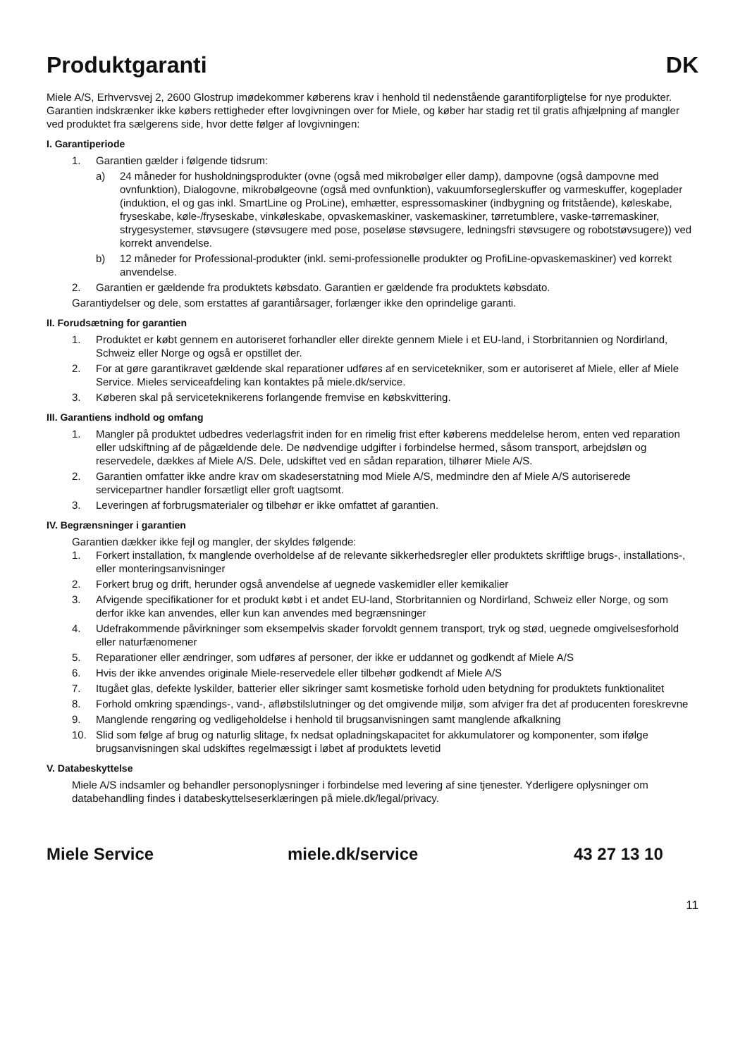Produktgaranti DK
Miele A/S, Erhvervsvej 2, 2600 Glostrup imødekommer køberens krav i henhold til nedenstående garantiforpligtelse for nye produkter. Garantien indskrænker ikke købers rettigheder efter lovgivningen over for Miele, og køber har stadig ret til gratis afhjælpning af mangler ved produktet fra sælgerens side, hvor dette følger af lovgivningen:
I. Garantiperiode
1. Garantien gælder i følgende tidsrum:
a) 24 måneder for husholdningsprodukter (ovne (også med mikrobølger eller damp), dampovne (også dampovne med ovnfunktion), Dialogovne, mikrobølgeovne (også med ovnfunktion), vakuumforseglerskuffer og varmeskuffer, kogeplader (induktion, el og gas inkl. SmartLine og ProLine), emhætter, espressomaskiner (indbygning og fritstående), køleskabe, fryseskabe, køle-/fryseskabe, vinkøleskabe, opvaskemaskiner, vaskemaskiner, tørretumblere, vaske-tørremaskiner, strygesystemer, støvsugere (støvsugere med pose, poseløse støvsugere, ledningsfri støvsugere og robotstøvsugere)) ved korrekt anvendelse.
b) 12 måneder for Professional-produkter (inkl. semi-professionelle produkter og ProfiLine-opvaskemaskiner) ved korrekt anvendelse.
2. Garantien er gældende fra produktets købsdato. Garantien er gældende fra produktets købsdato.
Garantiydelser og dele, som erstattes af garantiårsager, forlænger ikke den oprindelige garanti.
II. Forudsætning for garantien
1. Produktet er købt gennem en autoriseret forhandler eller direkte gennem Miele i et EU-land, i Storbritannien og Nordirland, Schweiz eller Norge og også er opstillet der.
2. For at gøre garantikravet gældende skal reparationer udføres af en servicetekniker, som er autoriseret af Miele, eller af Miele Service. Mieles serviceafdeling kan kontaktes på miele.dk/service.
3. Køberen skal på serviceteknikerens forlangende fremvise en købskvittering.
III. Garantiens indhold og omfang
1. Mangler på produktet udbedres vederlagsfrit inden for en rimelig frist efter køberens meddelelse herom, enten ved reparation eller udskiftning af de pågældende dele. De nødvendige udgifter i forbindelse hermed, såsom transport, arbejdsløn og reservedele, dækkes af Miele A/S. Dele, udskiftet ved en sådan reparation, tilhører Miele A/S.
2. Garantien omfatter ikke andre krav om skadeserstatning mod Miele A/S, medmindre den af Miele A/S autoriserede servicepartner handler forsætligt eller groft uagtsomt.
3. Leveringen af forbrugsmaterialer og tilbehør er ikke omfattet af garantien.
IV. Begrænsninger i garantien
Garantien dækker ikke fejl og mangler, der skyldes følgende:
1. Forkert installation, fx manglende overholdelse af de relevante sikkerhedsregler eller produktets skriftlige brugs-, installations-, eller monteringsanvisninger
2. Forkert brug og drift, herunder også anvendelse af uegnede vaskemidler eller kemikalier
3. Afvigende specifikationer for et produkt købt i et andet EU-land, Storbritannien og Nordirland, Schweiz eller Norge, og som derfor ikke kan anvendes, eller kun kan anvendes med begrænsninger
4. Udefrakommende påvirkninger som eksempelvis skader forvoldt gennem transport, tryk og stød, uegnede omgivelsesforhold eller naturfænomener
5. Reparationer eller ændringer, som udføres af personer, der ikke er uddannet og godkendt af Miele A/S
6. Hvis der ikke anvendes originale Miele-reservedele eller tilbehør godkendt af Miele A/S
7. Itugået glas, defekte lyskilder, batterier eller sikringer samt kosmetiske forhold uden betydning for produktets funktionalitet
8. Forhold omkring spændings-, vand-, afløbstilslutninger og det omgivende miljø, som afviger fra det af producenten foreskrevne
9. Manglende rengøring og vedligeholdelse i henhold til brugsanvisningen samt manglende afkalkning
10. Slid som følge af brug og naturlig slitage, fx nedsat opladningskapacitet for akkumulatorer og komponenter, som ifølge brugsanvisningen skal udskiftes regelmæssigt i løbet af produktets levetid
V. Databeskyttelse
Miele A/S indsamler og behandler personoplysninger i forbindelse med levering af sine tjenester. Yderligere oplysninger om databehandling findes i databeskyttelseserklæringen på miele.dk/legal/privacy.
Miele Service miele.dk/service 43 27 13 10
11